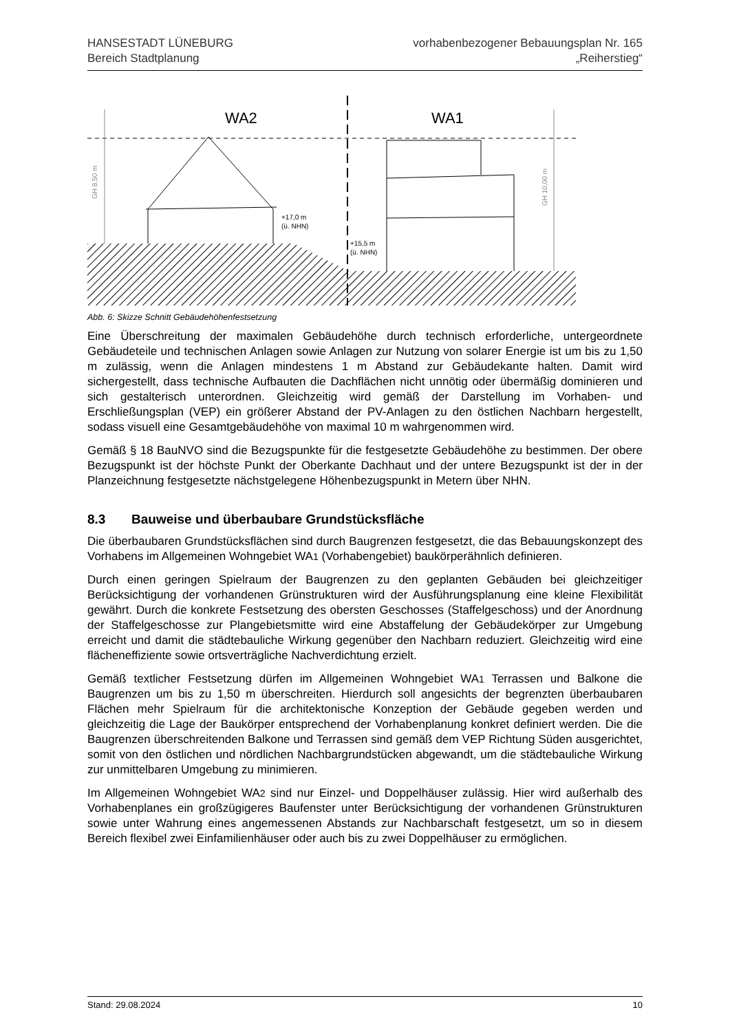HANSESTADT LÜNEBURG
Bereich Stadtplanung
vorhabenbezogener Bebauungsplan Nr. 165
„Reiherstieg“
WA2
WA1
+17,0 m
(ü. NHN)
+15,5 m
(ü. NHN)
GH 8,50 m
GH 10,00 m
Abb. 6: Skizze Schnitt Gebäudehöhenfestsetzung
Eine Überschreitung der maximalen Gebäudehöhe durch technisch erforderliche, untergeordnete Gebäudeteile und technischen Anlagen sowie Anlagen zur Nutzung von solarer Energie ist um bis zu 1,50 m zulässig, wenn die Anlagen mindestens 1 m Abstand zur Gebäudekante halten. Damit wird sichergestellt, dass technische Aufbauten die Dachflächen nicht unnötig oder übermäßig dominieren und sich gestalterisch unterordnen. Gleichzeitig wird gemäß der Darstellung im Vorhaben- und Erschließungsplan (VEP) ein größerer Abstand der PV-Anlagen zu den östlichen Nachbarn hergestellt, sodass visuell eine Gesamtgebäudehöhe von maximal 10 m wahrgenommen wird.
Gemäß § 18 BauNVO sind die Bezugspunkte für die festgesetzte Gebäudehöhe zu bestimmen. Der obere Bezugspunkt ist der höchste Punkt der Oberkante Dachhaut und der untere Bezugspunkt ist der in der Planzeichnung festgesetzte nächstgelegene Höhenbezugspunkt in Metern über NHN.
8.3 Bauweise und überbaubare Grundstücksfläche
Die überbaubaren Grundstücksflächen sind durch Baugrenzen festgesetzt, die das Bebauungskonzept des Vorhabens im Allgemeinen Wohngebiet WA1 (Vorhabengebiet) baukörperähnlich definieren.
Durch einen geringen Spielraum der Baugrenzen zu den geplanten Gebäuden bei gleichzeitiger Berücksichtigung der vorhandenen Grünstrukturen wird der Ausführungsplanung eine kleine Flexibilität gewährt. Durch die konkrete Festsetzung des obersten Geschosses (Staffelgeschoss) und der Anordnung der Staffelgeschosse zur Plangebietsmitte wird eine Abstaffelung der Gebäudekörper zur Umgebung erreicht und damit die städtebauliche Wirkung gegenüber den Nachbarn reduziert. Gleichzeitig wird eine flächeneffiziente sowie ortsverträgliche Nachverdichtung erzielt.
Gemäß textlicher Festsetzung dürfen im Allgemeinen Wohngebiet WA1 Terrassen und Balkone die Baugrenzen um bis zu 1,50 m überschreiten. Hierdurch soll angesichts der begrenzten überbaubaren Flächen mehr Spielraum für die architektonische Konzeption der Gebäude gegeben werden und gleichzeitig die Lage der Baukörper entsprechend der Vorhabenplanung konkret definiert werden. Die die Baugrenzen überschreitenden Balkone und Terrassen sind gemäß dem VEP Richtung Süden ausgerichtet, somit von den östlichen und nördlichen Nachbargrundstücken abgewandt, um die städtebauliche Wirkung zur unmittelbaren Umgebung zu minimieren.
Im Allgemeinen Wohngebiet WA2 sind nur Einzel- und Doppelhäuser zulässig. Hier wird außerhalb des Vorhabenplanes ein großzügigeres Baufenster unter Berücksichtigung der vorhandenen Grünstrukturen sowie unter Wahrung eines angemessenen Abstands zur Nachbarschaft festgesetzt, um so in diesem Bereich flexibel zwei Einfamilienhäuser oder auch bis zu zwei Doppelhäuser zu ermöglichen.
Stand: 29.08.2024 10